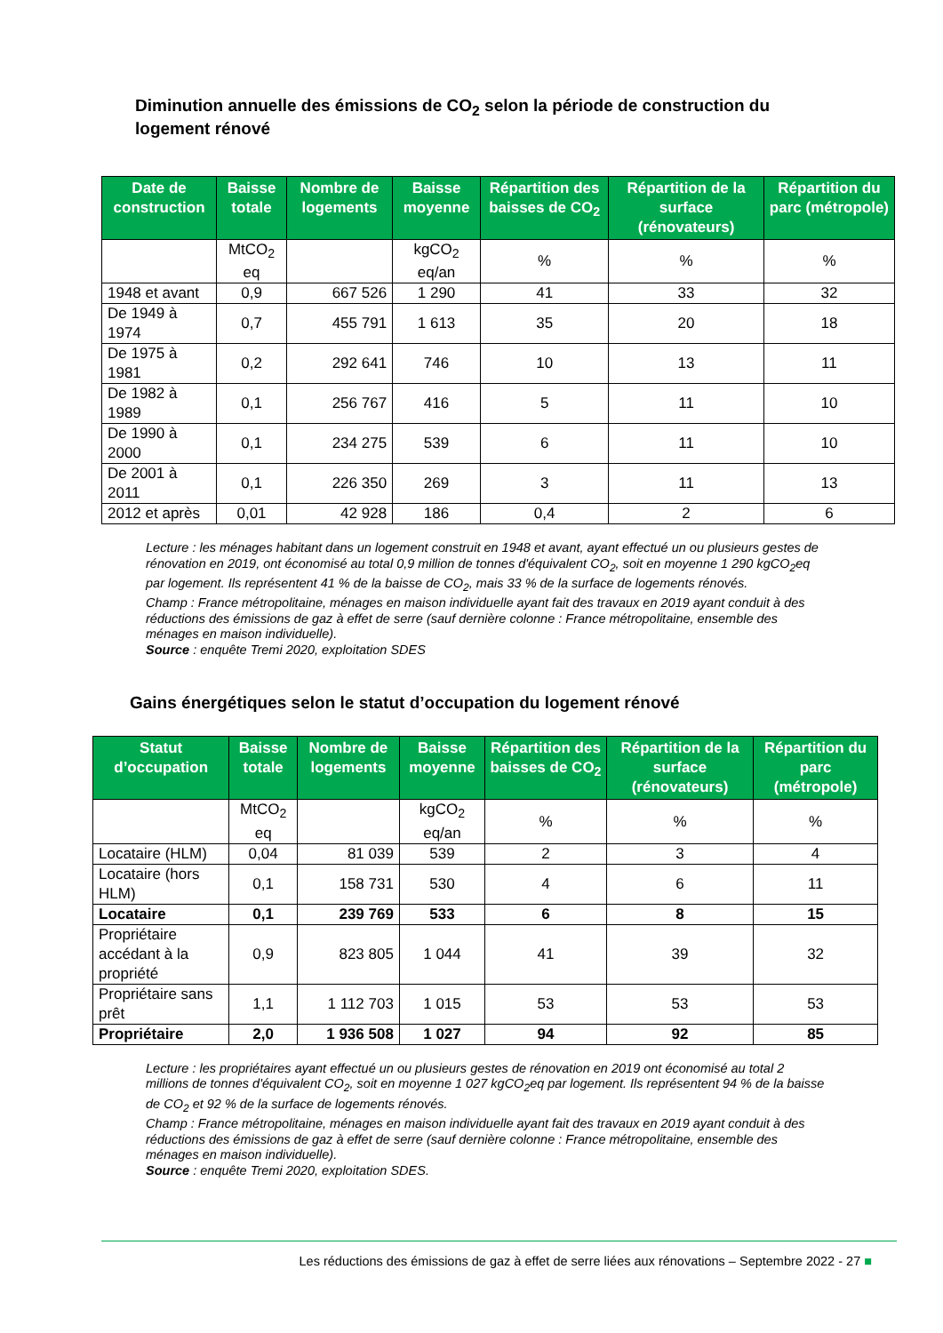Diminution annuelle des émissions de CO<sub>2</sub> selon la période de construction du logement rénové
| Date de construction | Baisse totale | Nombre de logements | Baisse moyenne | Répartition des baisses de CO<sub>2</sub> | Répartition de la surface (rénovateurs) | Répartition du parc (métropole) |
| --- | --- | --- | --- | --- | --- | --- |
| | MtCO<sub>2</sub> eq | | kgCO<sub>2</sub> eq/an | % | % | % |
| 1948 et avant | 0,9 | 667 526 | 1 290 | 41 | 33 | 32 |
| De 1949 à 1974 | 0,7 | 455 791 | 1 613 | 35 | 20 | 18 |
| De 1975 à 1981 | 0,2 | 292 641 | 746 | 10 | 13 | 11 |
| De 1982 à 1989 | 0,1 | 256 767 | 416 | 5 | 11 | 10 |
| De 1990 à 2000 | 0,1 | 234 275 | 539 | 6 | 11 | 10 |
| De 2001 à 2011 | 0,1 | 226 350 | 269 | 3 | 11 | 13 |
| 2012 et après | 0,01 | 42 928 | 186 | 0,4 | 2 | 6 |
Lecture : les ménages habitant dans un logement construit en 1948 et avant, ayant effectué un ou plusieurs gestes de rénovation en 2019, ont économisé au total 0,9 million de tonnes d'équivalent CO<sub>2</sub>, soit en moyenne 1 290 kgCO<sub>2</sub>eq par logement. Ils représentent 41 % de la baisse de CO<sub>2</sub>, mais 33 % de la surface de logements rénovés.
Champ : France métropolitaine, ménages en maison individuelle ayant fait des travaux en 2019 ayant conduit à des réductions des émissions de gaz à effet de serre (sauf dernière colonne : France métropolitaine, ensemble des ménages en maison individuelle).
Source : enquête Tremi 2020, exploitation SDES
Gains énergétiques selon le statut d’occupation du logement rénové
| Statut d’occupation | Baisse totale | Nombre de logements | Baisse moyenne | Répartition des baisses de CO<sub>2</sub> | Répartition de la surface (rénovateurs) | Répartition du parc (métropole) |
| --- | --- | --- | --- | --- | --- | --- |
| | MtCO<sub>2</sub> eq | | kgCO<sub>2</sub> eq/an | % | % | % |
| Locataire (HLM) | 0,04 | 81 039 | 539 | 2 | 3 | 4 |
| Locataire (hors HLM) | 0,1 | 158 731 | 530 | 4 | 6 | 11 |
| Locataire | 0,1 | 239 769 | 533 | 6 | 8 | 15 |
| Propriétaire accédant à la propriété | 0,9 | 823 805 | 1 044 | 41 | 39 | 32 |
| Propriétaire sans prêt | 1,1 | 1 112 703 | 1 015 | 53 | 53 | 53 |
| Propriétaire | 2,0 | 1 936 508 | 1 027 | 94 | 92 | 85 |
Lecture : les propriétaires ayant effectué un ou plusieurs gestes de rénovation en 2019 ont économisé au total 2 millions de tonnes d'équivalent CO<sub>2</sub>, soit en moyenne 1 027 kgCO<sub>2</sub>eq par logement. Ils représentent 94 % de la baisse de CO<sub>2</sub> et 92 % de la surface de logements rénovés.
Champ : France métropolitaine, ménages en maison individuelle ayant fait des travaux en 2019 ayant conduit à des réductions des émissions de gaz à effet de serre (sauf dernière colonne : France métropolitaine, ensemble des ménages en maison individuelle).
Source : enquête Tremi 2020, exploitation SDES.
Les réductions des émissions de gaz à effet de serre liées aux rénovations – Septembre 2022 - 27 ■